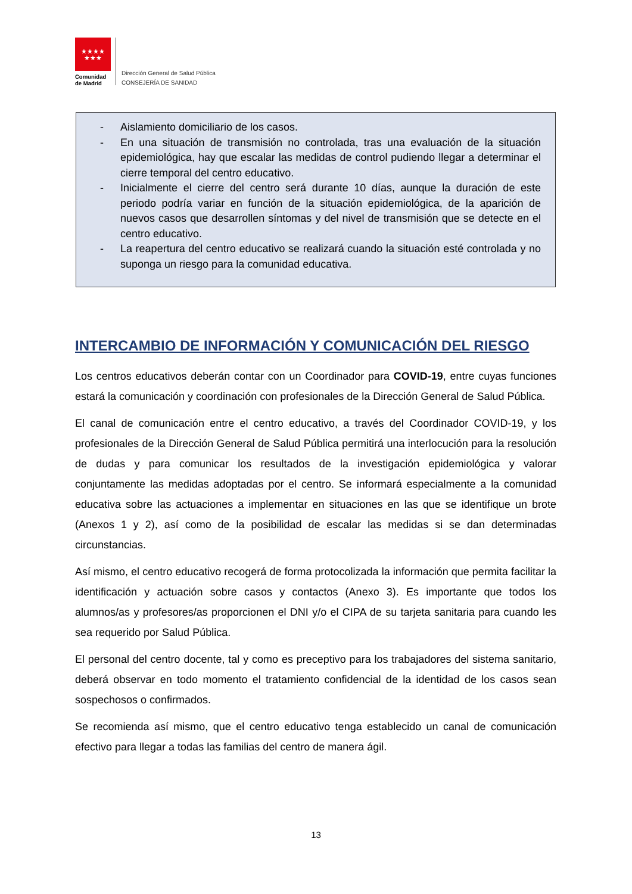★★★★
★★★
Comunidad
de Madrid
Dirección General de Salud Pública
CONSEJERÍA DE SANIDAD
- Aislamiento domiciliario de los casos.
- En una situación de transmisión no controlada, tras una evaluación de la situación epidemiológica, hay que escalar las medidas de control pudiendo llegar a determinar el cierre temporal del centro educativo.
- Inicialmente el cierre del centro será durante 10 días, aunque la duración de este periodo podría variar en función de la situación epidemiológica, de la aparición de nuevos casos que desarrollen síntomas y del nivel de transmisión que se detecte en el centro educativo.
- La reapertura del centro educativo se realizará cuando la situación esté controlada y no suponga un riesgo para la comunidad educativa.
INTERCAMBIO DE INFORMACIÓN Y COMUNICACIÓN DEL RIESGO
Los centros educativos deberán contar con un Coordinador para COVID-19, entre cuyas funciones estará la comunicación y coordinación con profesionales de la Dirección General de Salud Pública.
El canal de comunicación entre el centro educativo, a través del Coordinador COVID-19, y los profesionales de la Dirección General de Salud Pública permitirá una interlocución para la resolución de dudas y para comunicar los resultados de la investigación epidemiológica y valorar conjuntamente las medidas adoptadas por el centro. Se informará especialmente a la comunidad educativa sobre las actuaciones a implementar en situaciones en las que se identifique un brote (Anexos 1 y 2), así como de la posibilidad de escalar las medidas si se dan determinadas circunstancias.
Así mismo, el centro educativo recogerá de forma protocolizada la información que permita facilitar la identificación y actuación sobre casos y contactos (Anexo 3). Es importante que todos los alumnos/as y profesores/as proporcionen el DNI y/o el CIPA de su tarjeta sanitaria para cuando les sea requerido por Salud Pública.
El personal del centro docente, tal y como es preceptivo para los trabajadores del sistema sanitario, deberá observar en todo momento el tratamiento confidencial de la identidad de los casos sean sospechosos o confirmados.
Se recomienda así mismo, que el centro educativo tenga establecido un canal de comunicación efectivo para llegar a todas las familias del centro de manera ágil.
13